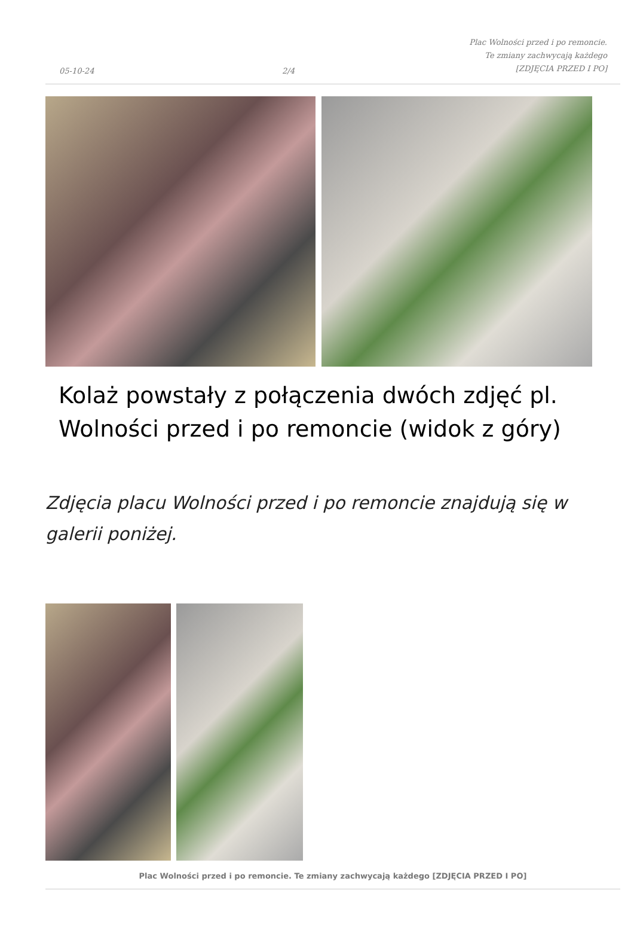05-10-24
2/4
Plac Wolności przed i po remoncie. Te zmiany zachwycają każdego [ZDJĘCIA PRZED I PO]
Kolaż powstały z połączenia dwóch zdjęć pl. Wolności przed i po remoncie (widok z góry)
Zdjęcia placu Wolności przed i po remoncie znajdują się w galerii poniżej.
Plac Wolności przed i po remoncie. Te zmiany zachwycają każdego [ZDJĘCIA PRZED I PO]